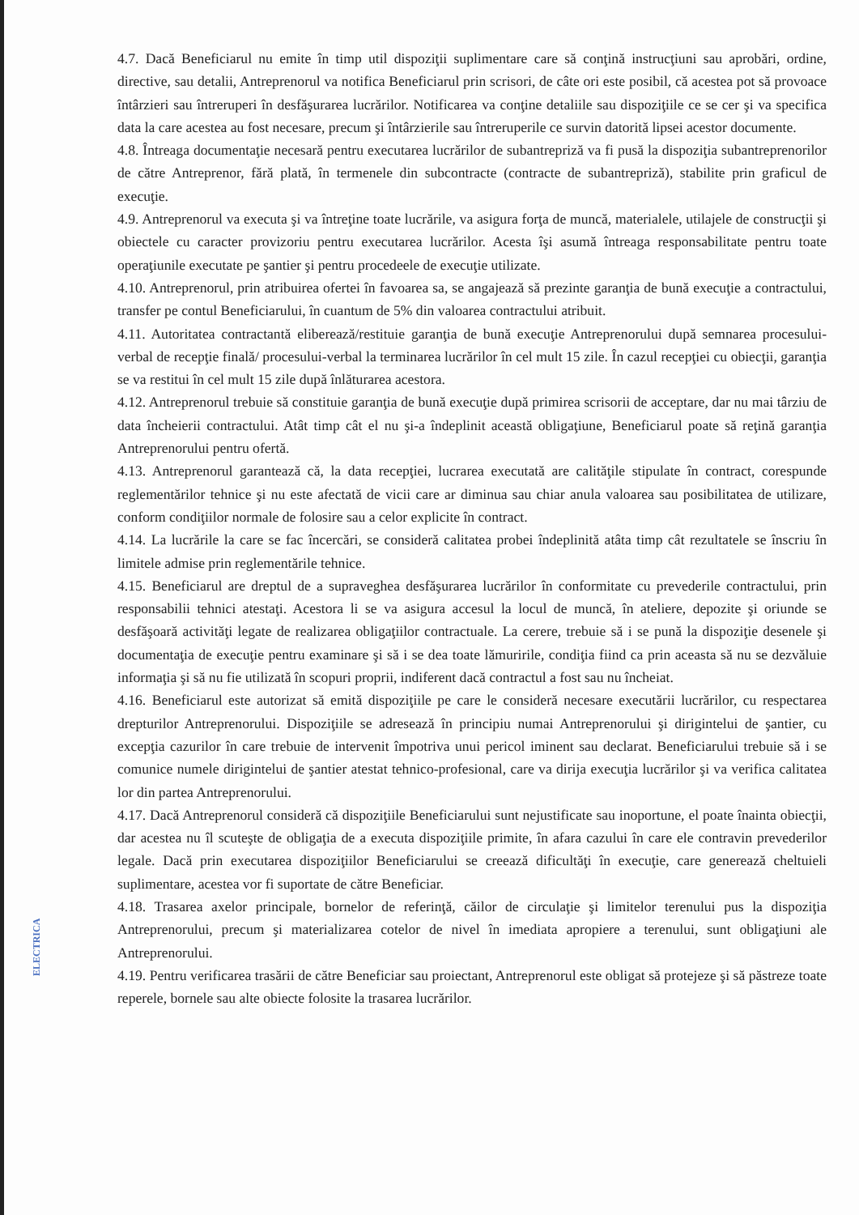4.7. Dacă Beneficiarul nu emite în timp util dispoziţii suplimentare care să conţină instrucţiuni sau aprobări, ordine, directive, sau detalii, Antreprenorul va notifica Beneficiarul prin scrisori, de câte ori este posibil, că acestea pot să provoace întârzieri sau întreruperi în desfăşurarea lucrărilor. Notificarea va conţine detaliile sau dispoziţiile ce se cer şi va specifica data la care acestea au fost necesare, precum şi întârzierile sau întreruperile ce survin datorită lipsei acestor documente.
4.8. Întreaga documentaţie necesară pentru executarea lucrărilor de subantrepriză va fi pusă la dispoziţia subantreprenorilor de către Antreprenor, fără plată, în termenele din subcontracte (contracte de subantrepriză), stabilite prin graficul de execuţie.
4.9. Antreprenorul va executa şi va întreţine toate lucrările, va asigura forţa de muncă, materialele, utilajele de construcţii şi obiectele cu caracter provizoriu pentru executarea lucrărilor. Acesta îşi asumă întreaga responsabilitate pentru toate operaţiunile executate pe şantier şi pentru procedeele de execuţie utilizate.
4.10. Antreprenorul, prin atribuirea ofertei în favoarea sa, se angajează să prezinte garanţia de bună execuţie a contractului, transfer pe contul Beneficiarului, în cuantum de 5% din valoarea contractului atribuit.
4.11. Autoritatea contractantă eliberează/restituie garanţia de bună execuţie Antreprenorului după semnarea procesului-verbal de recepţie finală/ procesului-verbal la terminarea lucrărilor în cel mult 15 zile. În cazul recepţiei cu obiecţii, garanţia se va restitui în cel mult 15 zile după înlăturarea acestora.
4.12. Antreprenorul trebuie să constituie garanţia de bună execuţie după primirea scrisorii de acceptare, dar nu mai târziu de data încheierii contractului. Atât timp cât el nu şi-a îndeplinit această obligaţiune, Beneficiarul poate să reţină garanţia Antreprenorului pentru ofertă.
4.13. Antreprenorul garantează că, la data recepţiei, lucrarea executată are calităţile stipulate în contract, corespunde reglementărilor tehnice şi nu este afectată de vicii care ar diminua sau chiar anula valoarea sau posibilitatea de utilizare, conform condiţiilor normale de folosire sau a celor explicite în contract.
4.14. La lucrările la care se fac încercări, se consideră calitatea probei îndeplinită atâta timp cât rezultatele se înscriu în limitele admise prin reglementările tehnice.
4.15. Beneficiarul are dreptul de a supraveghea desfăşurarea lucrărilor în conformitate cu prevederile contractului, prin responsabilii tehnici atestaţi. Acestora li se va asigura accesul la locul de muncă, în ateliere, depozite şi oriunde se desfăşoară activităţi legate de realizarea obligaţiilor contractuale. La cerere, trebuie să i se pună la dispoziţie desenele şi documentaţia de execuţie pentru examinare şi să i se dea toate lămuririle, condiţia fiind ca prin aceasta să nu se dezvăluie informaţia şi să nu fie utilizată în scopuri proprii, indiferent dacă contractul a fost sau nu încheiat.
4.16. Beneficiarul este autorizat să emită dispoziţiile pe care le consideră necesare executării lucrărilor, cu respectarea drepturilor Antreprenorului. Dispoziţiile se adresează în principiu numai Antreprenorului şi dirigintelui de şantier, cu excepţia cazurilor în care trebuie de intervenit împotriva unui pericol iminent sau declarat. Beneficiarului trebuie să i se comunice numele dirigintelui de şantier atestat tehnico-profesional, care va dirija execuţia lucrărilor şi va verifica calitatea lor din partea Antreprenorului.
4.17. Dacă Antreprenorul consideră că dispoziţiile Beneficiarului sunt nejustificate sau inoportune, el poate înainta obiecţii, dar acestea nu îl scuteşte de obligaţia de a executa dispoziţiile primite, în afara cazului în care ele contravin prevederilor legale. Dacă prin executarea dispoziţiilor Beneficiarului se creează dificultăţi în execuţie, care generează cheltuieli suplimentare, acestea vor fi suportate de către Beneficiar.
4.18. Trasarea axelor principale, bornelor de referinţă, căilor de circulaţie şi limitelor terenului pus la dispoziţia Antreprenorului, precum şi materializarea cotelor de nivel în imediata apropiere a terenului, sunt obligaţiuni ale Antreprenorului.
4.19. Pentru verificarea trasării de către Beneficiar sau proiectant, Antreprenorul este obligat să protejeze şi să păstreze toate reperele, bornele sau alte obiecte folosite la trasarea lucrărilor.
ELECTRICA